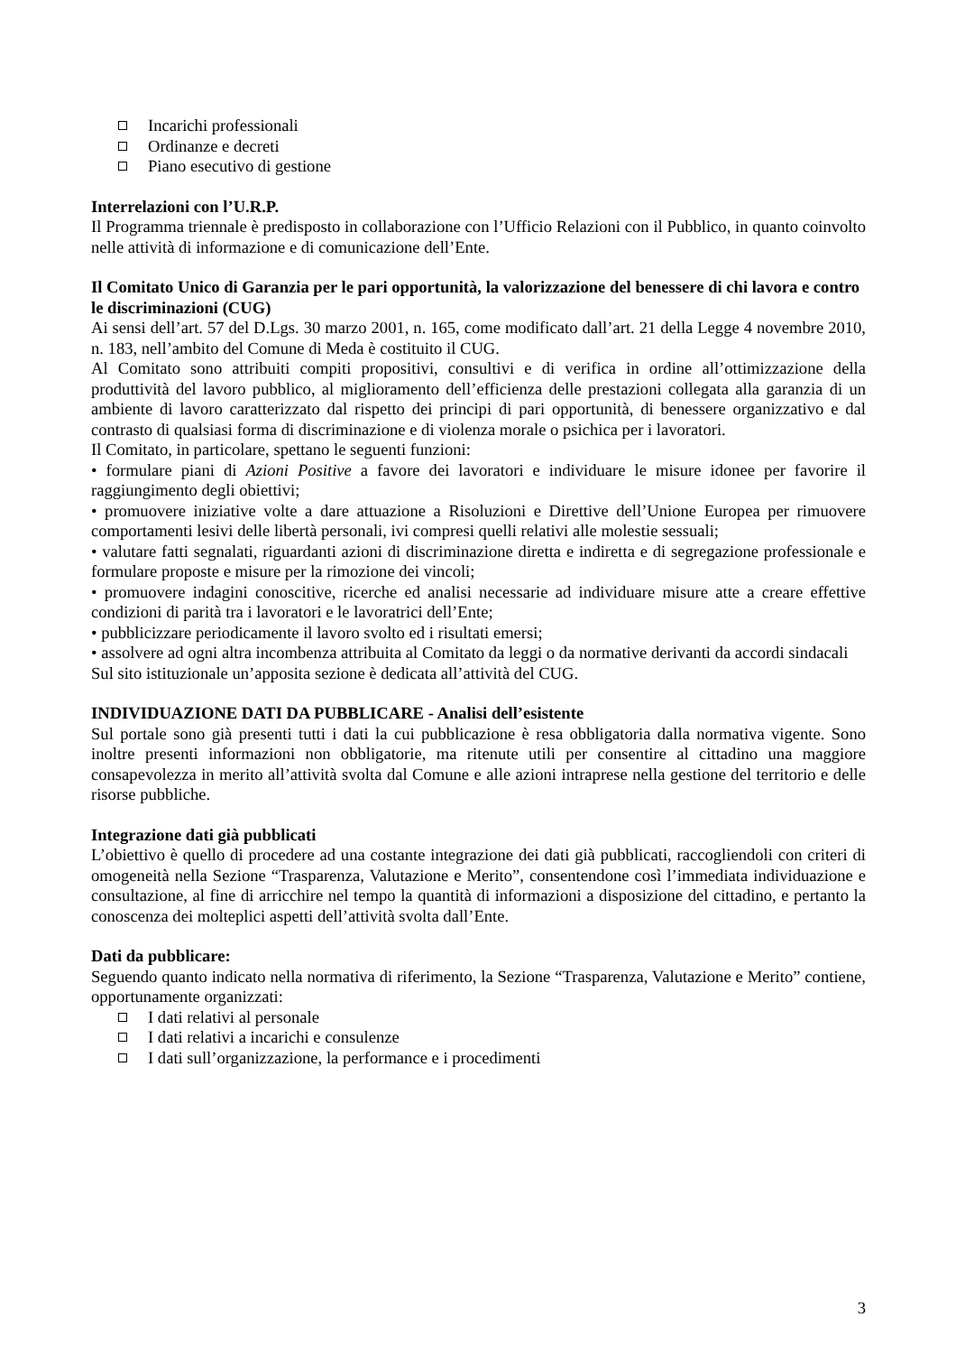Incarichi professionali
Ordinanze e decreti
Piano esecutivo di gestione
Interrelazioni con l’U.R.P.
Il Programma triennale è predisposto in collaborazione con l’Ufficio Relazioni con il Pubblico, in quanto coinvolto nelle attività di informazione e di comunicazione dell’Ente.
Il Comitato Unico di Garanzia per le pari opportunità, la valorizzazione del benessere di chi lavora e contro le discriminazioni (CUG)
Ai sensi dell’art. 57 del D.Lgs. 30 marzo 2001, n. 165, come modificato dall’art. 21 della Legge 4 novembre 2010, n. 183, nell’ambito del Comune di Meda è costituito il CUG.
Al Comitato sono attribuiti compiti propositivi, consultivi e di verifica in ordine all’ottimizzazione della produttività del lavoro pubblico, al miglioramento dell’efficienza delle prestazioni collegata alla garanzia di un ambiente di lavoro caratterizzato dal rispetto dei principi di pari opportunità, di benessere organizzativo e dal contrasto di qualsiasi forma di discriminazione e di violenza morale o psichica per i lavoratori.
Il Comitato, in particolare, spettano le seguenti funzioni:
• formulare piani di Azioni Positive a favore dei lavoratori e individuare le misure idonee per favorire il raggiungimento degli obiettivi;
• promuovere iniziative volte a dare attuazione a Risoluzioni e Direttive dell’Unione Europea per rimuovere comportamenti lesivi delle libertà personali, ivi compresi quelli relativi alle molestie sessuali;
• valutare fatti segnalati, riguardanti azioni di discriminazione diretta e indiretta e di segregazione professionale e formulare proposte e misure per la rimozione dei vincoli;
• promuovere indagini conoscitive, ricerche ed analisi necessarie ad individuare misure atte a creare effettive condizioni di parità tra i lavoratori e le lavoratrici dell’Ente;
• pubblicizzare periodicamente il lavoro svolto ed i risultati emersi;
• assolvere ad ogni altra incombenza attribuita al Comitato da leggi o da normative derivanti da accordi sindacali
Sul sito istituzionale un’apposita sezione è dedicata all’attività del CUG.
INDIVIDUAZIONE DATI DA PUBBLICARE - Analisi dell’esistente
Sul portale sono già presenti tutti i dati la cui pubblicazione è resa obbligatoria dalla normativa vigente. Sono inoltre presenti informazioni non obbligatorie, ma ritenute utili per consentire al cittadino una maggiore consapevolezza in merito all’attività svolta dal Comune e alle azioni intraprese nella gestione del territorio e delle risorse pubbliche.
Integrazione dati già pubblicati
L’obiettivo è quello di procedere ad una costante integrazione dei dati già pubblicati, raccogliendoli con criteri di omogeneità nella Sezione “Trasparenza, Valutazione e Merito”, consentendone così l’immediata individuazione e consultazione, al fine di arricchire nel tempo la quantità di informazioni a disposizione del cittadino, e pertanto la conoscenza dei molteplici aspetti dell’attività svolta dall’Ente.
Dati da pubblicare:
Seguendo quanto indicato nella normativa di riferimento, la Sezione “Trasparenza, Valutazione e Merito” contiene, opportunamente organizzati:
I dati relativi al personale
I dati relativi a incarichi e consulenze
I dati sull’organizzazione, la performance e i procedimenti
3